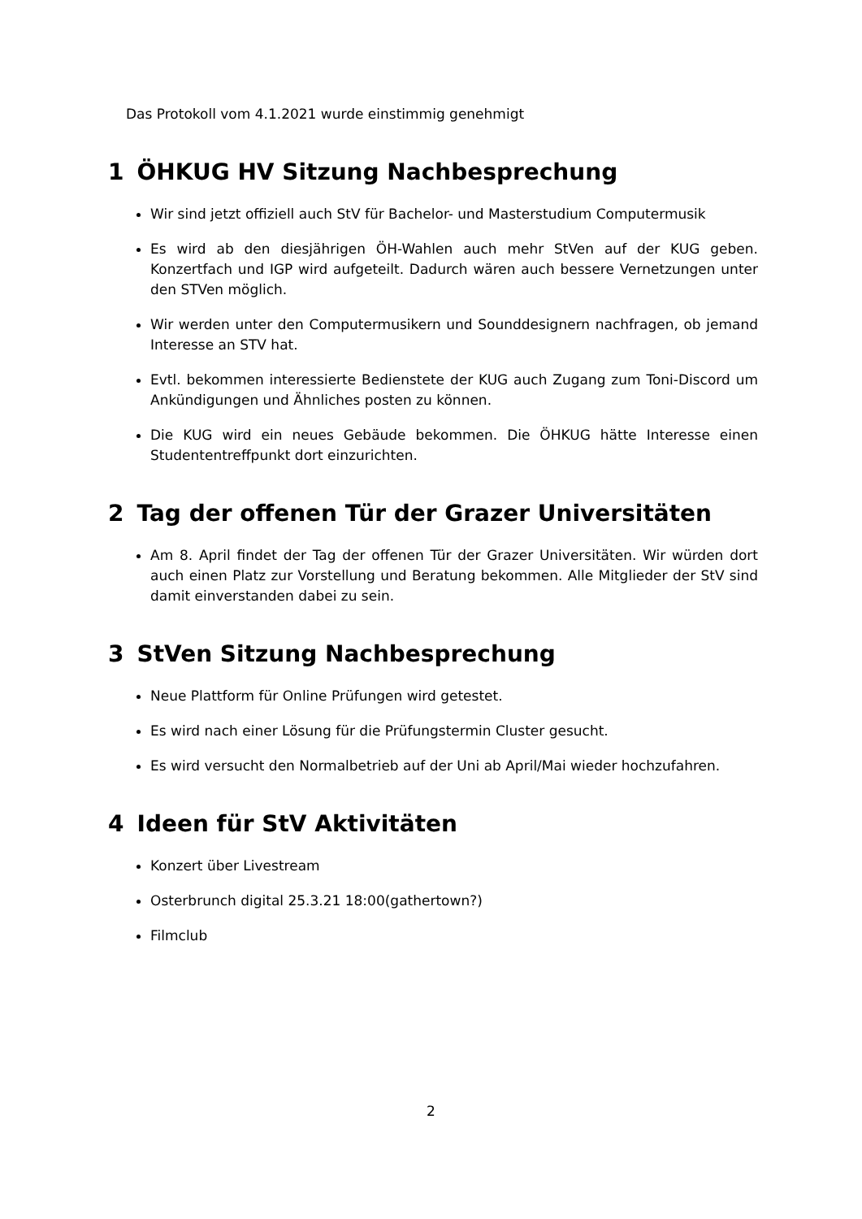Das Protokoll vom 4.1.2021 wurde einstimmig genehmigt
1 ÖHKUG HV Sitzung Nachbesprechung
Wir sind jetzt offiziell auch StV für Bachelor- und Masterstudium Computermusik
Es wird ab den diesjährigen ÖH-Wahlen auch mehr StVen auf der KUG geben. Konzertfach und IGP wird aufgeteilt. Dadurch wären auch bessere Vernetzungen unter den STVen möglich.
Wir werden unter den Computermusikern und Sounddesignern nachfragen, ob jemand Interesse an STV hat.
Evtl. bekommen interessierte Bedienstete der KUG auch Zugang zum Toni-Discord um Ankündigungen und Ähnliches posten zu können.
Die KUG wird ein neues Gebäude bekommen. Die ÖHKUG hätte Interesse einen Studententreffpunkt dort einzurichten.
2 Tag der offenen Tür der Grazer Universitäten
Am 8. April findet der Tag der offenen Tür der Grazer Universitäten. Wir würden dort auch einen Platz zur Vorstellung und Beratung bekommen. Alle Mitglieder der StV sind damit einverstanden dabei zu sein.
3 StVen Sitzung Nachbesprechung
Neue Plattform für Online Prüfungen wird getestet.
Es wird nach einer Lösung für die Prüfungstermin Cluster gesucht.
Es wird versucht den Normalbetrieb auf der Uni ab April/Mai wieder hochzufahren.
4 Ideen für StV Aktivitäten
Konzert über Livestream
Osterbrunch digital 25.3.21 18:00(gathertown?)
Filmclub
2